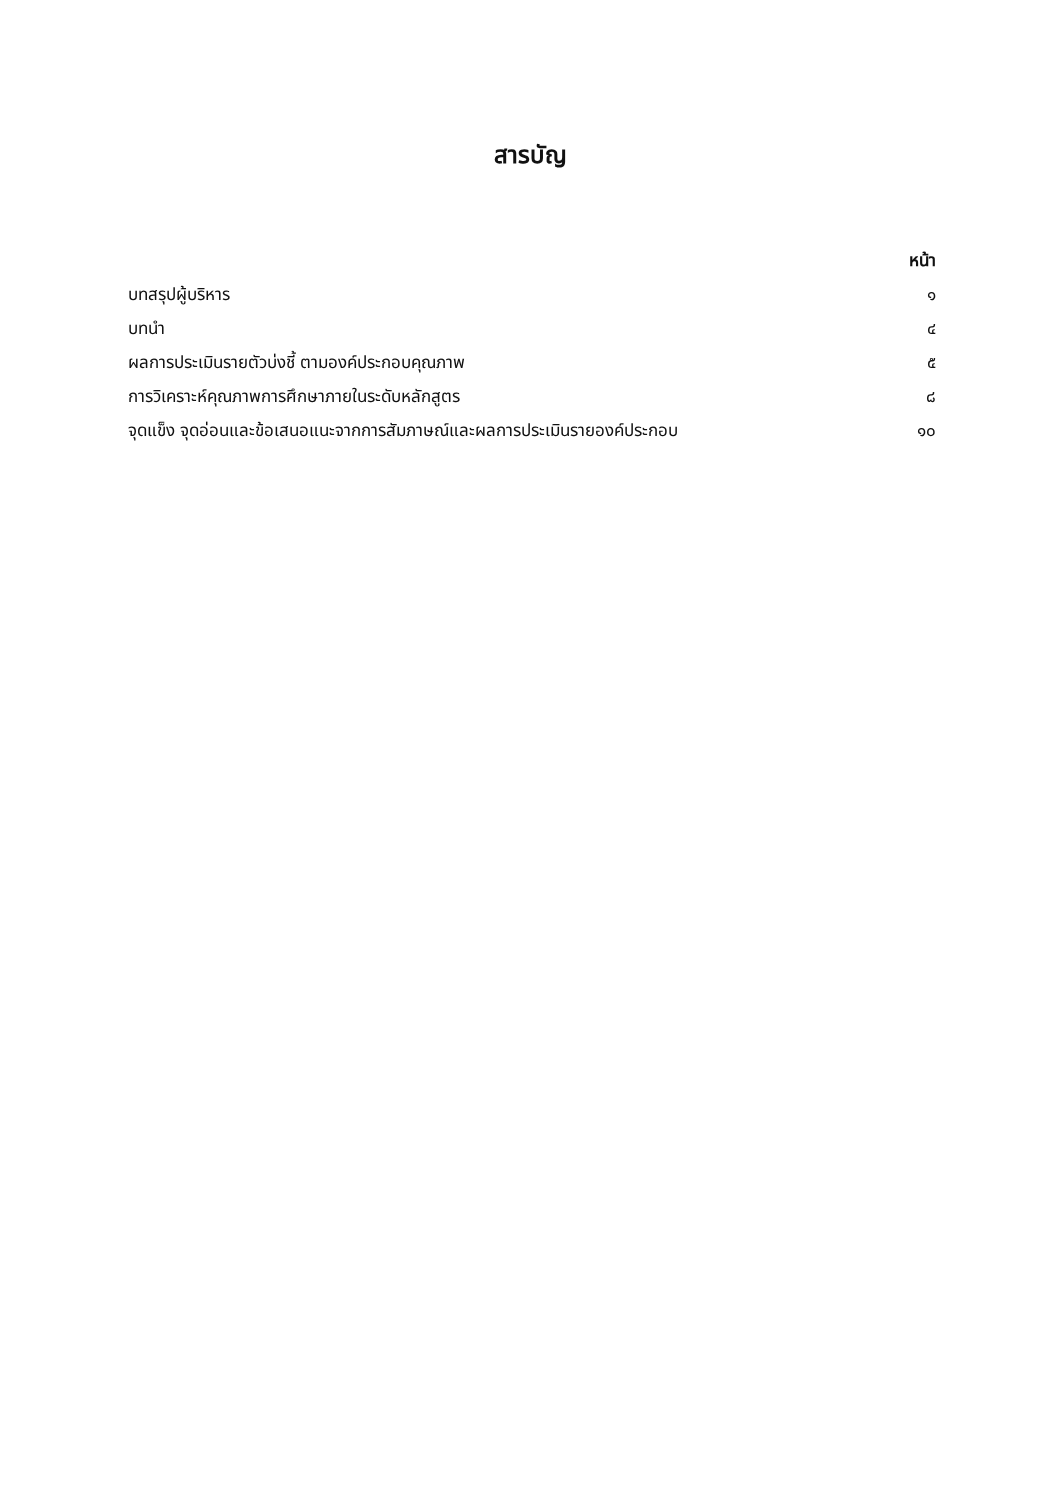สารบัญ
| | หน้า |
| --- | --- |
| บทสรุปผู้บริหาร | ๑ |
| บทนำ | ๔ |
| ผลการประเมินรายตัวบ่งชี้ ตามองค์ประกอบคุณภาพ | ๕ |
| การวิเคราะห์คุณภาพการศึกษาภายในระดับหลักสูตร | ๘ |
| จุดแข็ง จุดอ่อนและข้อเสนอแนะจากการสัมภาษณ์และผลการประเมินรายองค์ประกอบ | ๑๐ |